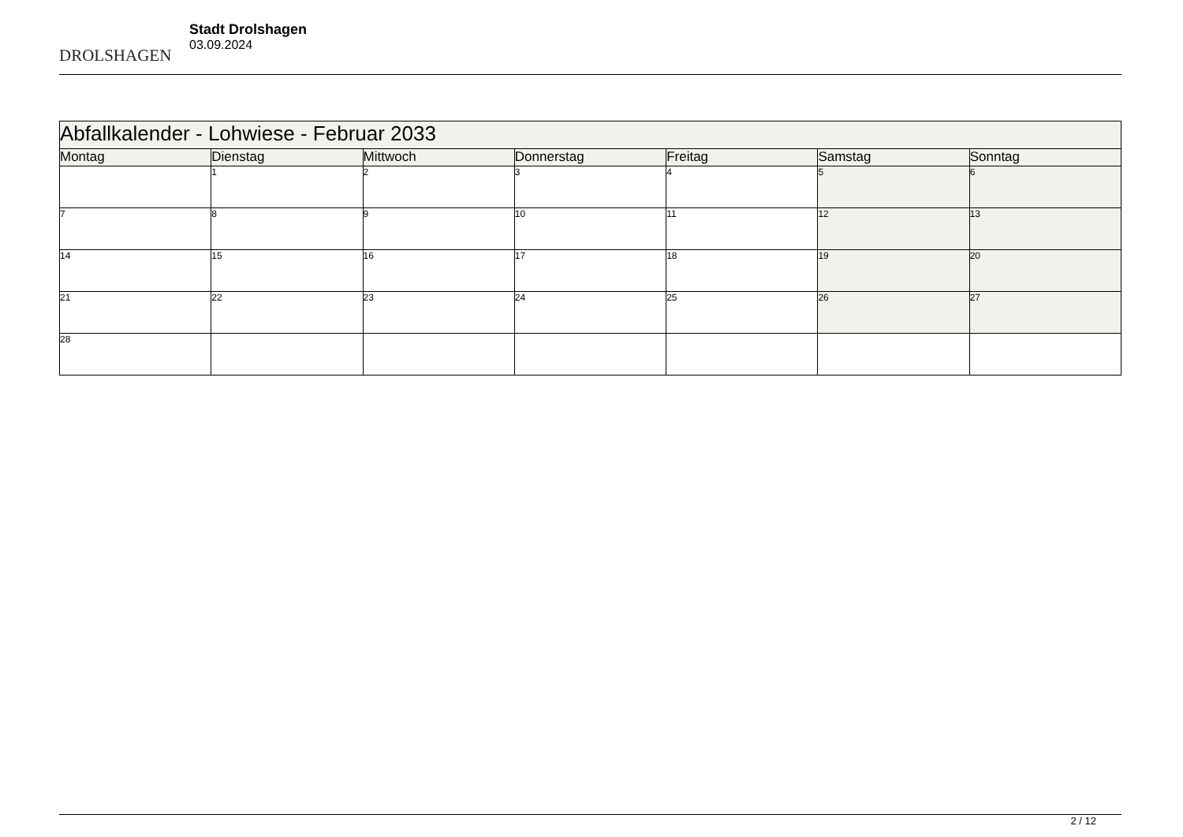DROLSHAGEN
Stadt Drolshagen
03.09.2024
| Abfallkalender - Lohwiese - Februar 2033 | | | | | | |
| --- | --- | --- | --- | --- | --- | --- |
| Montag | Dienstag | Mittwoch | Donnerstag | Freitag | Samstag | Sonntag |
| | 1 | 2 | 3 | 4 | 5 | 6 |
| 7 | 8 | 9 | 10 | 11 | 12 | 13 |
| 14 | 15 | 16 | 17 | 18 | 19 | 20 |
| 21 | 22 | 23 | 24 | 25 | 26 | 27 |
| 28 | | | | | | |
2 / 12